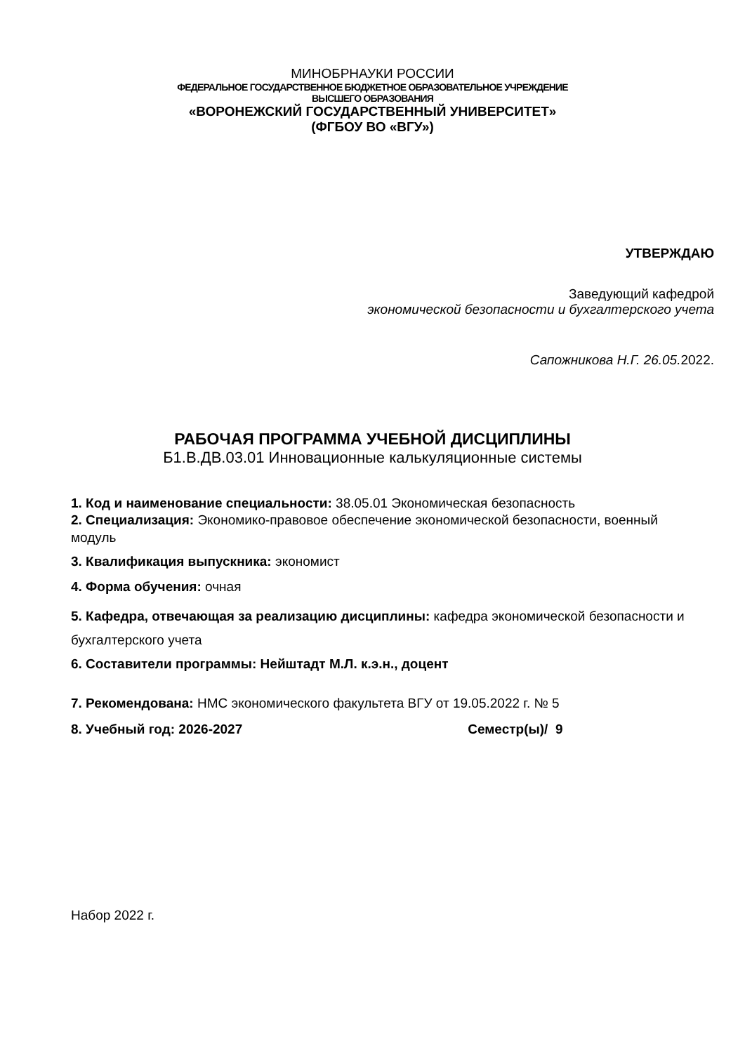МИНОБРНАУКИ РОССИИ
ФЕДЕРАЛЬНОЕ ГОСУДАРСТВЕННОЕ БЮДЖЕТНОЕ ОБРАЗОВАТЕЛЬНОЕ УЧРЕЖДЕНИЕ
ВЫСШЕГО ОБРАЗОВАНИЯ
«ВОРОНЕЖСКИЙ ГОСУДАРСТВЕННЫЙ УНИВЕРСИТЕТ»
(ФГБОУ ВО «ВГУ»)
УТВЕРЖДАЮ
Заведующий кафедрой
экономической безопасности и бухгалтерского учета
Сапожникова Н.Г. 26.05. 2022.
РАБОЧАЯ ПРОГРАММА УЧЕБНОЙ ДИСЦИПЛИНЫ
Б1.В.ДВ.03.01 Инновационные калькуляционные системы
1. Код и наименование специальности: 38.05.01 Экономическая безопасность
2. Специализация: Экономико-правовое обеспечение экономической безопасности, военный модуль
3. Квалификация выпускника: экономист
4. Форма обучения: очная
5. Кафедра, отвечающая за реализацию дисциплины: кафедра экономической безопасности и бухгалтерского учета
6. Составители программы: Нейштадт М.Л. к.э.н., доцент
7. Рекомендована: НМС экономического факультета ВГУ от 19.05.2022 г. № 5
8. Учебный год: 2026-2027 Семестр(ы)/ 9
Набор 2022 г.